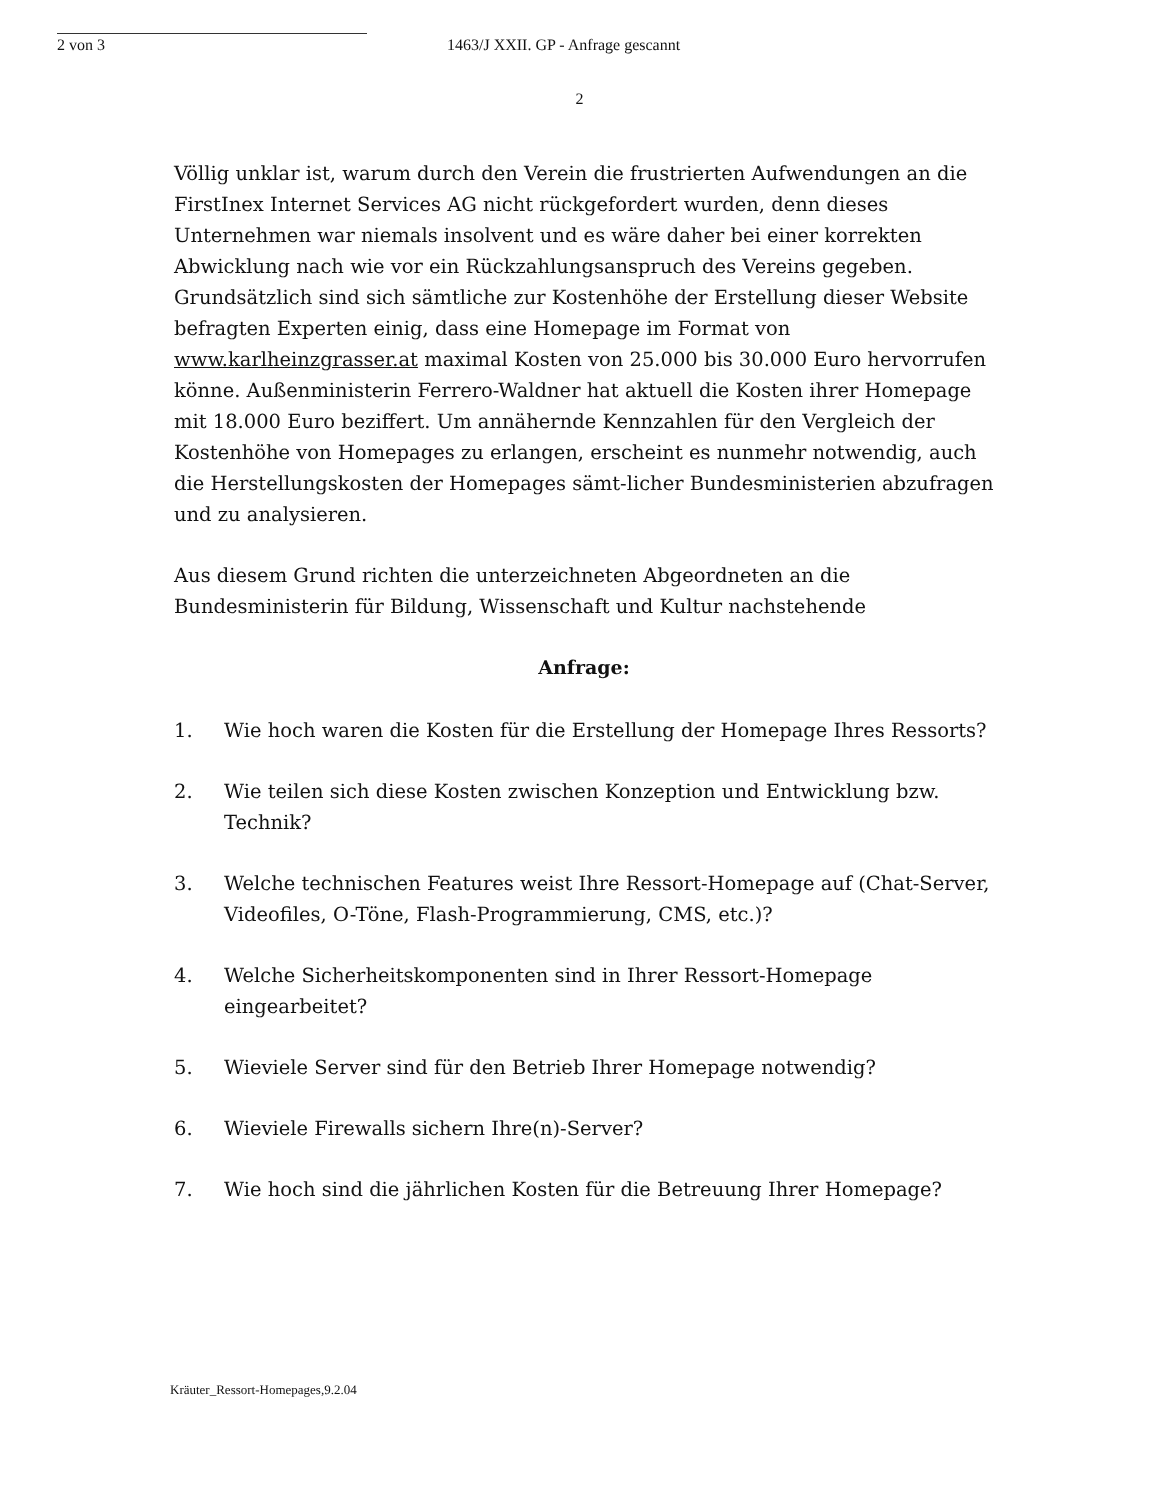2 von 3 1463/J XXII. GP - Anfrage gescannt
2
Völlig unklar ist, warum durch den Verein die frustrierten Aufwendungen an die FirstInex Internet Services AG nicht rückgefordert wurden, denn dieses Unternehmen war niemals insolvent und es wäre daher bei einer korrekten Abwicklung nach wie vor ein Rückzahlungsanspruch des Vereins gegeben. Grundsätzlich sind sich sämtliche zur Kostenhöhe der Erstellung dieser Website befragten Experten einig, dass eine Homepage im Format von www.karlheinzgrasser.at maximal Kosten von 25.000 bis 30.000 Euro hervorrufen könne. Außenministerin Ferrero-Waldner hat aktuell die Kosten ihrer Homepage mit 18.000 Euro beziffert. Um annähernde Kennzahlen für den Vergleich der Kostenhöhe von Homepages zu erlangen, erscheint es nunmehr notwendig, auch die Herstellungskosten der Homepages sämt-licher Bundesministerien abzufragen und zu analysieren.
Aus diesem Grund richten die unterzeichneten Abgeordneten an die Bundesministerin für Bildung, Wissenschaft und Kultur nachstehende
Anfrage:
1. Wie hoch waren die Kosten für die Erstellung der Homepage Ihres Ressorts?
2. Wie teilen sich diese Kosten zwischen Konzeption und Entwicklung bzw. Technik?
3. Welche technischen Features weist Ihre Ressort-Homepage auf (Chat-Server, Videofiles, O-Töne, Flash-Programmierung, CMS, etc.)?
4. Welche Sicherheitskomponenten sind in Ihrer Ressort-Homepage eingearbeitet?
5. Wieviele Server sind für den Betrieb Ihrer Homepage notwendig?
6. Wieviele Firewalls sichern Ihre(n)-Server?
7. Wie hoch sind die jährlichen Kosten für die Betreuung Ihrer Homepage?
Kräuter_Ressort-Homepages,9.2.04